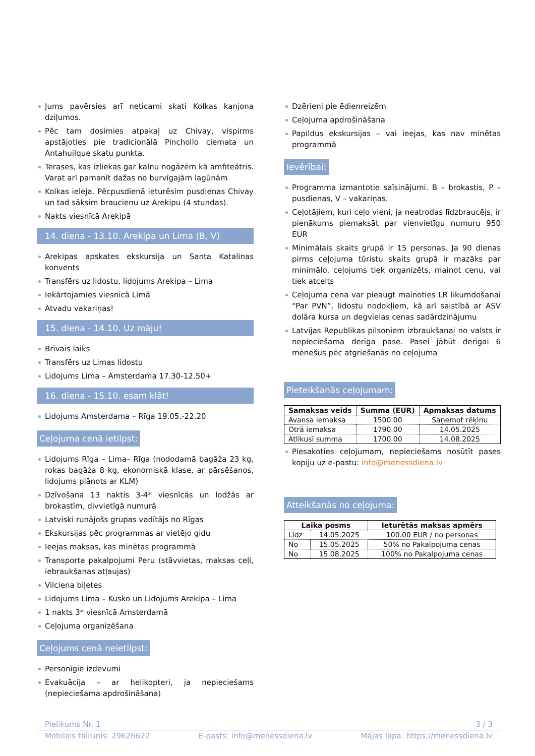Jums pavērsies arī neticami skati Kolkas kanjona dziļumos.
Pēc tam dosimies atpakaļ uz Chivay, vispirms apstājoties pie tradicionālā Pinchollo ciemata un Antahuilque skatu punkta.
Terases, kas izliekas gar kalnu nogāzēm kā amfiteātris. Varat arī pamanīt dažas no burvīgajām lagūnām
Kolkas ieleja. Pēcpusdienā ieturēsim pusdienas Chivay un tad sāksim braucienu uz Arekipu (4 stundas).
Nakts viesnīcā Arekipā
14. diena - 13.10. Arekipa un Lima (B, V)
Arekipas apskates ekskursija un Santa Katalinas konvents
Transfērs uz lidostu, lidojums Arekipa – Lima
Iekārtojamies viesnīcā Limā
Atvadu vakariņas!
15. diena - 14.10. Uz māju!
Brīvais laiks
Transfērs uz Limas lidostu
Lidojums Lima – Amsterdama 17.30-12.50+
16. diena - 15.10. esam klāt!
Lidojums Amsterdama – Rīga 19.05.-22.20
Ceļojuma cenā ietilpst:
Lidojums Rīga – Lima– Rīga (nododamā bagāža 23 kg, rokas bagāža 8 kg, ekonomiskā klase, ar pārsēšanos, lidojums plānots ar KLM)
Dzīvošana 13 naktis 3-4* viesnīcās un lodžās ar brokastīm, divvietīgā numurā
Latviski runājošs grupas vadītājs no Rīgas
Ekskursijas pēc programmas ar vietējo gidu
Ieejas maksas, kas minētas programmā
Transporta pakalpojumi Peru (stāvvietas, maksas ceļi, iebraukšanas atļaujas)
Vilciena biļetes
Lidojums Lima – Kusko un Lidojums Arekipa – Lima
1 nakts 3* viesnīcā Amsterdamā
Ceļojuma organizēšana
Ceļojums cenā neietilpst:
Personīgie izdevumi
Evakuācija – ar helikopteri, ja nepieciešams (nepieciešama apdrošināšana)
Dzērieni pie ēdienreizēm
Ceļojuma apdrošināšana
Papildus ekskursijas – vai ieejas, kas nav minētas programmā
Ievērībai:
Programma izmantotie saīsinājumi. B – brokastis, P – pusdienas, V – vakariņas.
Ceļotājiem, kuri ceļo vieni, ja neatrodas līdzbraucējs, ir pienākums piemaksāt par vienvietīgu numuru 950 EUR
Minimālais skaits grupā ir 15 personas. Ja 90 dienas pirms ceļojuma tūristu skaits grupā ir mazāks par minimālo, ceļojums tiek organizēts, mainot cenu, vai tiek atcelts
Ceļojuma cena var pieaugt mainoties LR likumdošanai “Par PVN”, lidostu nodokļiem, kā arī saistībā ar ASV dolāra kursa un degvielas cenas sadārdzinājumu
Latvijas Republikas pilsoņiem izbraukšanai no valsts ir nepieciešama derīga pase. Pasei jābūt derīgai 6 mēnešus pēc atgriešanās no ceļojuma
Pieteikšanās ceļojumam:
| Samaksas veids | Summa (EUR) | Apmaksas datums |
| --- | --- | --- |
| Avansa iemaksa | 1500.00 | Saņemot rēķinu |
| Otrā iemaksa | 1790.00 | 14.05.2025 |
| Atlikusī summa | 1700.00 | 14.08.2025 |
Piesakoties ceļojumam, nepieciešams nosūtīt pases kopiju uz e-pastu: info@menessdiena.lv
Atteikšanās no ceļojuma:
| Laika posms | | Ieturētās maksas apmērs |
| --- | --- | --- |
| Līdz | 14.05.2025 | 100.00 EUR / no personas |
| No | 15.05.2025 | 50% no Pakalpojuma cenas |
| No | 15.08.2025 | 100% no Pakalpojuma cenas |
Pielikums Nr. 1 3 / 3
Mobilais tālrunis: 29626622 E-pasts: info@menessdiena.lv Mājas lapa: https://menessdiena.lv